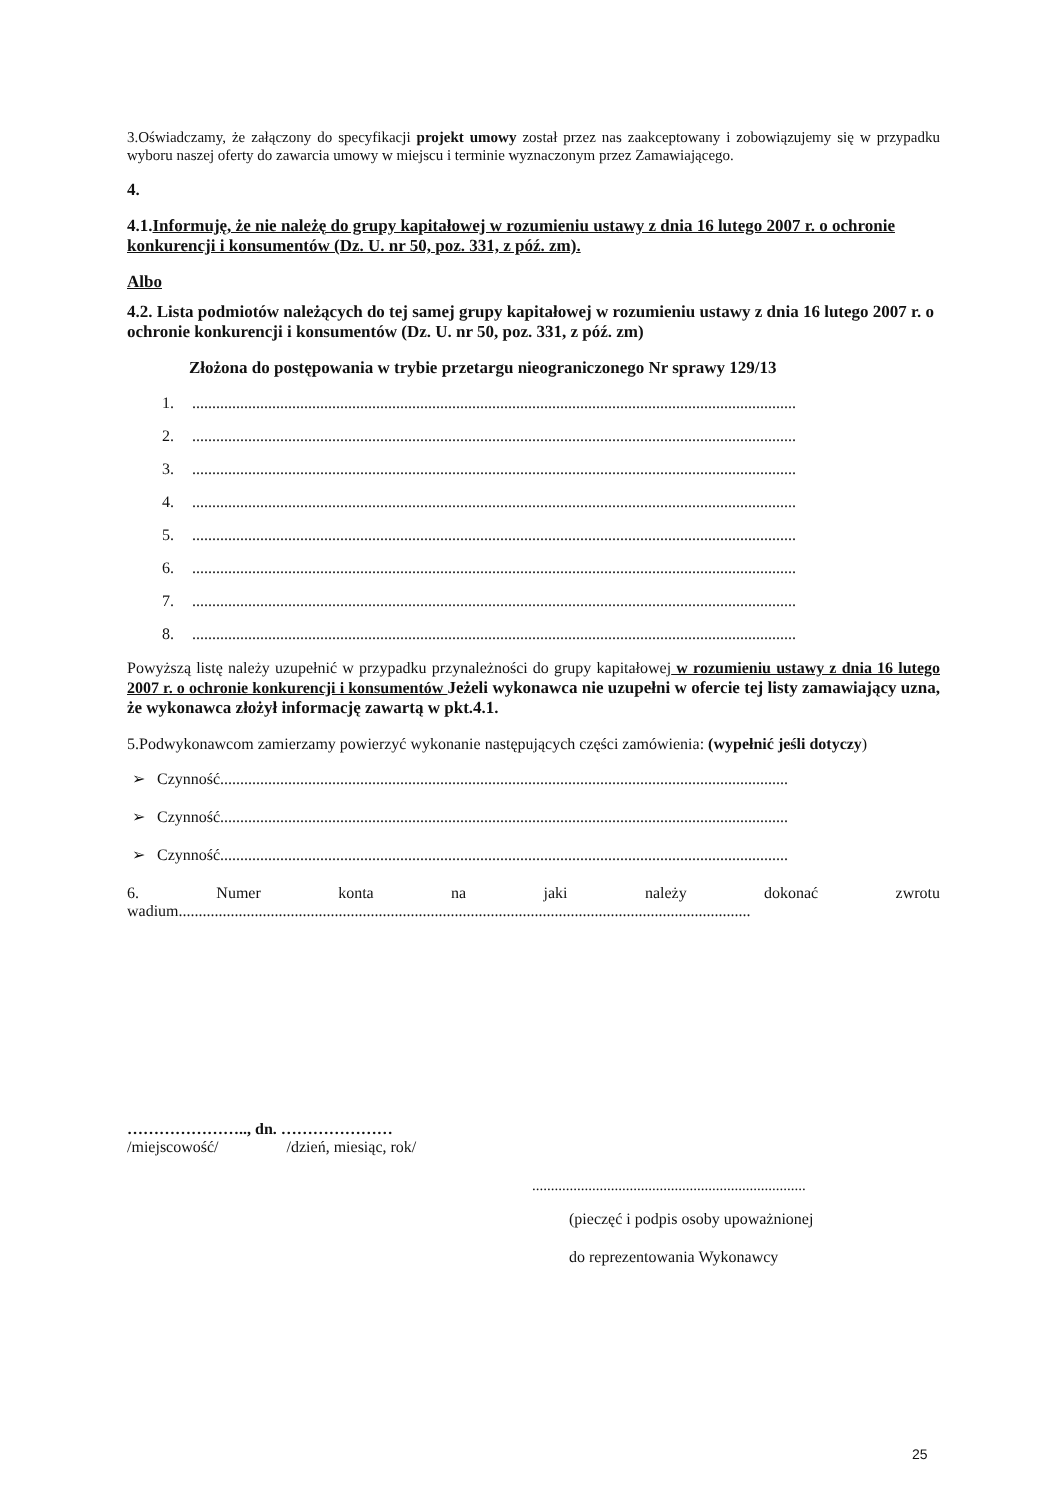3.Oświadczamy, że załączony do specyfikacji projekt umowy został przez nas zaakceptowany i zobowiązujemy się w przypadku wyboru naszej oferty do zawarcia umowy w miejscu i terminie wyznaczonym przez Zamawiającego.
4.
4.1.Informuję, że nie należę do grupy kapitałowej w rozumieniu ustawy z dnia 16 lutego 2007 r. o ochronie konkurencji i konsumentów (Dz. U. nr 50, poz. 331, z póź. zm).
Albo
4.2. Lista podmiotów należących do tej samej grupy kapitałowej w rozumieniu ustawy z dnia 16 lutego 2007 r. o ochronie konkurencji i konsumentów (Dz. U. nr 50, poz. 331, z póź. zm)
Złożona do postępowania w trybie przetargu nieograniczonego Nr sprawy 129/13
1........................................................................................................................................................
2........................................................................................................................................................
3........................................................................................................................................................
4........................................................................................................................................................
5........................................................................................................................................................
6........................................................................................................................................................
7........................................................................................................................................................
8........................................................................................................................................................
Powyższą listę należy uzupełnić w przypadku przynależności do grupy kapitałowej w rozumieniu ustawy z dnia 16 lutego 2007 r. o ochronie konkurencji i konsumentów Jeżeli wykonawca nie uzupełni w ofercie tej listy zamawiający uzna, że wykonawca złożył informację zawartą w pkt.4.1.
5.Podwykonawcom zamierzamy powierzyć wykonanie następujących części zamówienia: (wypełnić jeśli dotyczy)
➢ Czynność..............................................................................................................................................
➢ Czynność..............................................................................................................................................
➢ Czynność..............................................................................................................................................
6. Numer konta na jaki należy dokonać zwrotu
wadium...............................................................................................................................................
………………….., dn. …………………
/miejscowość/ /dzień, miesiąc, rok/
.........................................................................
(pieczęć i podpis osoby upoważnionej
do reprezentowania Wykonawcy
25